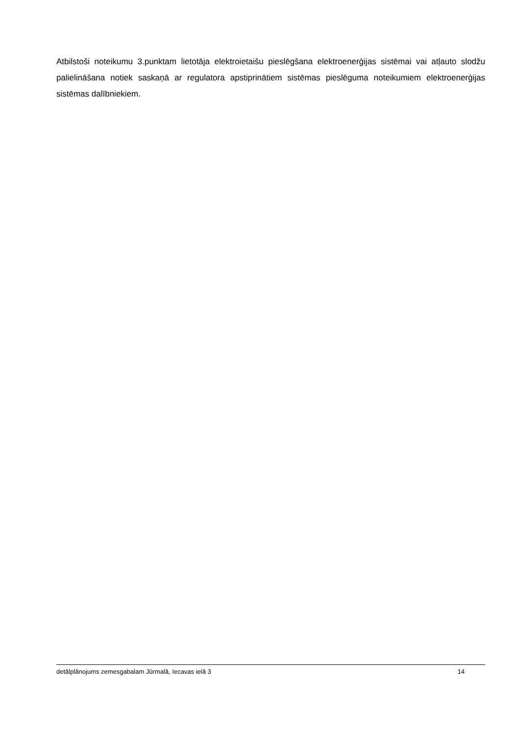Atbilstoši noteikumu 3.punktam lietotāja elektroietaišu pieslēgšana elektroenerģijas sistēmai vai atļauto slodžu palielināšana notiek saskaņā ar regulatora apstiprinātiem sistēmas pieslēguma noteikumiem elektroenerģijas sistēmas dalībniekiem.
detālplānojums zemesgabalam Jūrmalā, Iecavas ielā 3 14